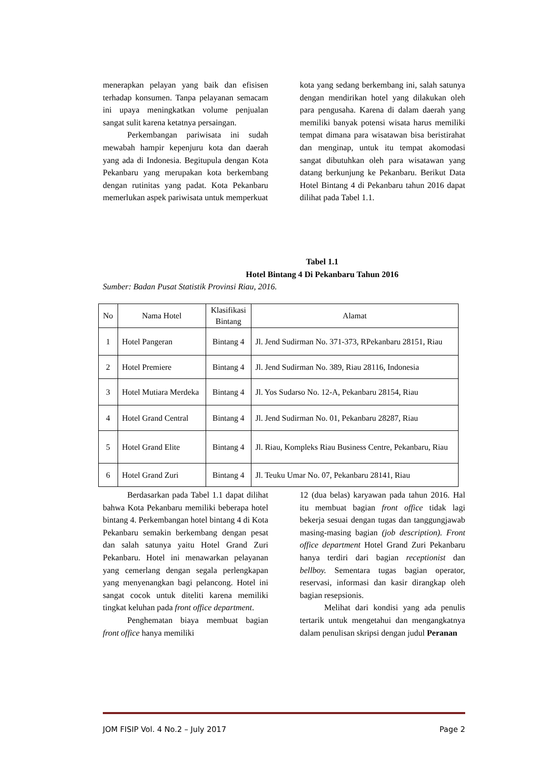menerapkan pelayan yang baik dan efisisen terhadap konsumen. Tanpa pelayanan semacam ini upaya meningkatkan volume penjualan sangat sulit karena ketatnya persaingan.
Perkembangan pariwisata ini sudah mewabah hampir kepenjuru kota dan daerah yang ada di Indonesia. Begitupula dengan Kota Pekanbaru yang merupakan kota berkembang dengan rutinitas yang padat. Kota Pekanbaru memerlukan aspek pariwisata untuk memperkuat
kota yang sedang berkembang ini, salah satunya dengan mendirikan hotel yang dilakukan oleh para pengusaha. Karena di dalam daerah yang memiliki banyak potensi wisata harus memiliki tempat dimana para wisatawan bisa beristirahat dan menginap, untuk itu tempat akomodasi sangat dibutuhkan oleh para wisatawan yang datang berkunjung ke Pekanbaru. Berikut Data Hotel Bintang 4 di Pekanbaru tahun 2016 dapat dilihat pada Tabel 1.1.
Tabel 1.1
Hotel Bintang 4 Di Pekanbaru Tahun 2016
Sumber: Badan Pusat Statistik Provinsi Riau, 2016.
| No | Nama Hotel | Klasifikasi Bintang | Alamat |
| --- | --- | --- | --- |
| 1 | Hotel Pangeran | Bintang 4 | Jl. Jend Sudirman No. 371-373, RPekanbaru 28151, Riau |
| 2 | Hotel Premiere | Bintang 4 | Jl. Jend Sudirman No. 389, Riau 28116, Indonesia |
| 3 | Hotel Mutiara Merdeka | Bintang 4 | Jl. Yos Sudarso No. 12-A, Pekanbaru 28154, Riau |
| 4 | Hotel Grand Central | Bintang 4 | Jl. Jend Sudirman No. 01, Pekanbaru 28287, Riau |
| 5 | Hotel Grand Elite | Bintang 4 | Jl. Riau, Kompleks Riau Business Centre, Pekanbaru, Riau |
| 6 | Hotel Grand Zuri | Bintang 4 | Jl. Teuku Umar No. 07, Pekanbaru 28141, Riau |
Berdasarkan pada Tabel 1.1 dapat dilihat bahwa Kota Pekanbaru memiliki beberapa hotel bintang 4. Perkembangan hotel bintang 4 di Kota Pekanbaru semakin berkembang dengan pesat dan salah satunya yaitu Hotel Grand Zuri Pekanbaru. Hotel ini menawarkan pelayanan yang cemerlang dengan segala perlengkapan yang menyenangkan bagi pelancong. Hotel ini sangat cocok untuk diteliti karena memiliki tingkat keluhan pada front office department.
Penghematan biaya membuat bagian front office hanya memiliki
12 (dua belas) karyawan pada tahun 2016. Hal itu membuat bagian front office tidak lagi bekerja sesuai dengan tugas dan tanggungjawab masing-masing bagian (job description). Front office department Hotel Grand Zuri Pekanbaru hanya terdiri dari bagian receptionist dan bellboy. Sementara tugas bagian operator, reservasi, informasi dan kasir dirangkap oleh bagian resepsionis.
Melihat dari kondisi yang ada penulis tertarik untuk mengetahui dan mengangkatnya dalam penulisan skripsi dengan judul Peranan
JOM FISIP Vol. 4 No.2 – July 2017 Page 2